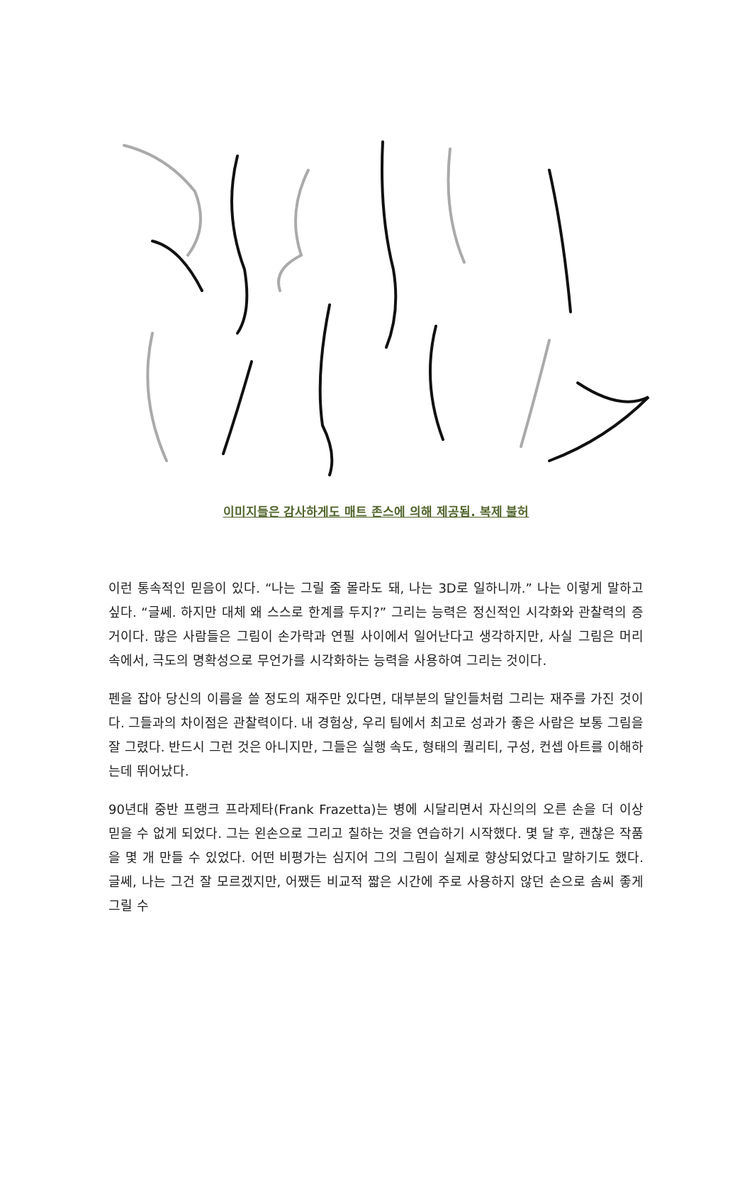이미지들은 감사하게도 매트 존스에 의해 제공됨. 복제 불허
이런 통속적인 믿음이 있다. “나는 그릴 줄 몰라도 돼, 나는 3D로 일하니까.” 나는 이렇게 말하고 싶다. “글쎄. 하지만 대체 왜 스스로 한계를 두지?” 그리는 능력은 정신적인 시각화와 관찰력의 증거이다. 많은 사람들은 그림이 손가락과 연필 사이에서 일어난다고 생각하지만, 사실 그림은 머리 속에서, 극도의 명확성으로 무언가를 시각화하는 능력을 사용하여 그리는 것이다.
펜을 잡아 당신의 이름을 쓸 정도의 재주만 있다면, 대부분의 달인들처럼 그리는 재주를 가진 것이다. 그들과의 차이점은 관찰력이다. 내 경험상, 우리 팀에서 최고로 성과가 좋은 사람은 보통 그림을 잘 그렸다. 반드시 그런 것은 아니지만, 그들은 실행 속도, 형태의 퀄리티, 구성, 컨셉 아트를 이해하는데 뛰어났다.
90년대 중반 프랭크 프라제타(Frank Frazetta)는 병에 시달리면서 자신의의 오른 손을 더 이상 믿을 수 없게 되었다. 그는 왼손으로 그리고 칠하는 것을 연습하기 시작했다. 몇 달 후, 괜찮은 작품을 몇 개 만들 수 있었다. 어떤 비평가는 심지어 그의 그림이 실제로 향상되었다고 말하기도 했다. 글쎄, 나는 그건 잘 모르겠지만, 어쨌든 비교적 짧은 시간에 주로 사용하지 않던 손으로 솜씨 좋게 그릴 수